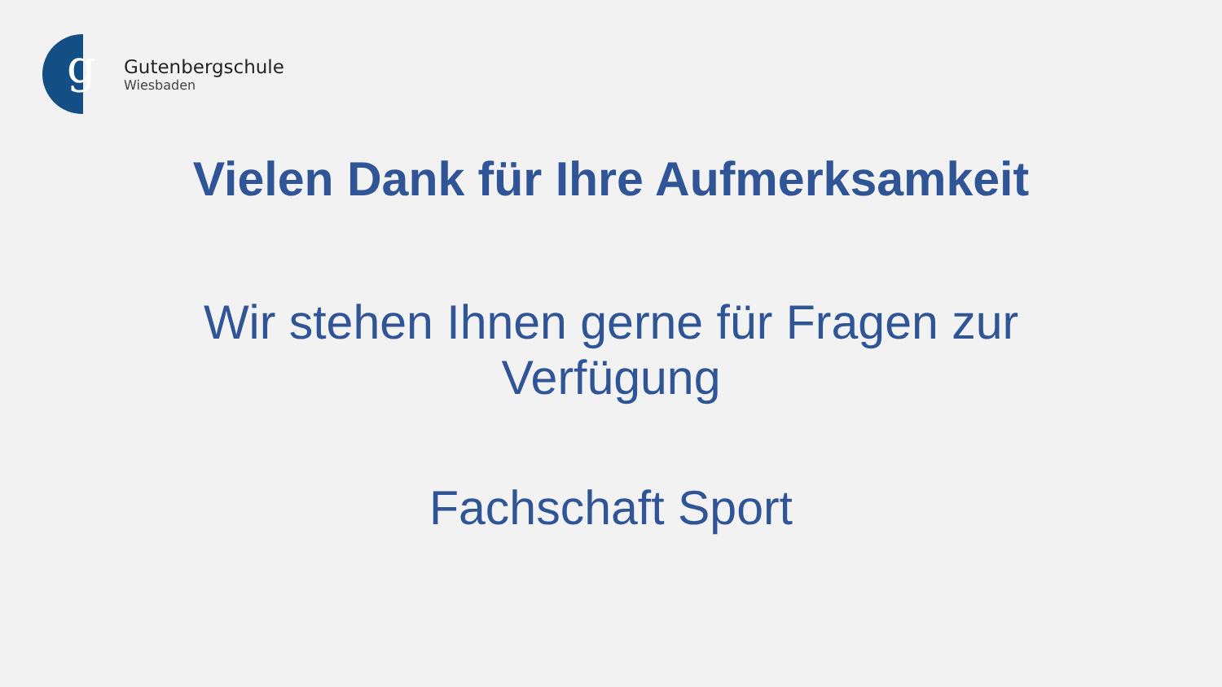g
Gutenbergschule
Wiesbaden
Vielen Dank für Ihre Aufmerksamkeit
Wir stehen Ihnen gerne für Fragen zur Verfügung
Fachschaft Sport